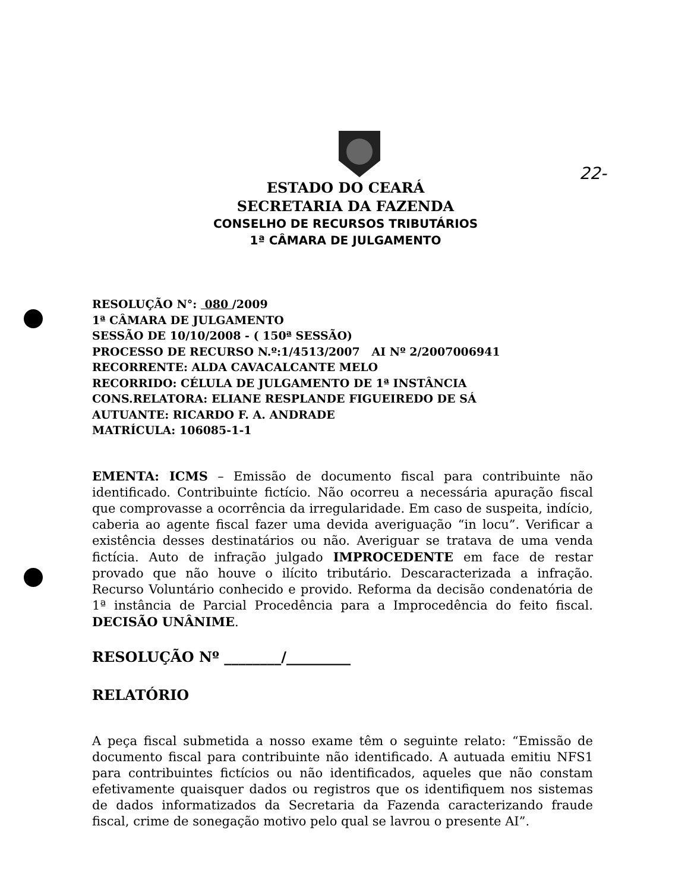22-
ESTADO DO CEARÁ
SECRETARIA DA FAZENDA
CONSELHO DE RECURSOS TRIBUTÁRIOS
1ª CÂMARA DE JULGAMENTO
RESOLUÇÃO N°: 080 /2009
1ª CÂMARA DE JULGAMENTO
SESSÃO DE 10/10/2008 - ( 150ª SESSÃO)
PROCESSO DE RECURSO N.º:1/4513/2007 AI Nº 2/2007006941
RECORRENTE: ALDA CAVACALCANTE MELO
RECORRIDO: CÉLULA DE JULGAMENTO DE 1ª INSTÂNCIA
CONS.RELATORA: ELIANE RESPLANDE FIGUEIREDO DE SÁ
AUTUANTE: RICARDO F. A. ANDRADE
MATRÍCULA: 106085-1-1
EMENTA: ICMS – Emissão de documento fiscal para contribuinte não identificado. Contribuinte fictício. Não ocorreu a necessária apuração fiscal que comprovasse a ocorrência da irregularidade. Em caso de suspeita, indício, caberia ao agente fiscal fazer uma devida averiguação “in locu”. Verificar a existência desses destinatários ou não. Averiguar se tratava de uma venda fictícia. Auto de infração julgado IMPROCEDENTE em face de restar provado que não houve o ilícito tributário. Descaracterizada a infração. Recurso Voluntário conhecido e provido. Reforma da decisão condenatória de 1ª instância de Parcial Procedência para a Improcedência do feito fiscal. DECISÃO UNÂNIME.
RESOLUÇÃO Nº ________/_________
RELATÓRIO
A peça fiscal submetida a nosso exame têm o seguinte relato: “Emissão de documento fiscal para contribuinte não identificado. A autuada emitiu NFS1 para contribuintes fictícios ou não identificados, aqueles que não constam efetivamente quaisquer dados ou registros que os identifiquem nos sistemas de dados informatizados da Secretaria da Fazenda caracterizando fraude fiscal, crime de sonegação motivo pelo qual se lavrou o presente AI”.